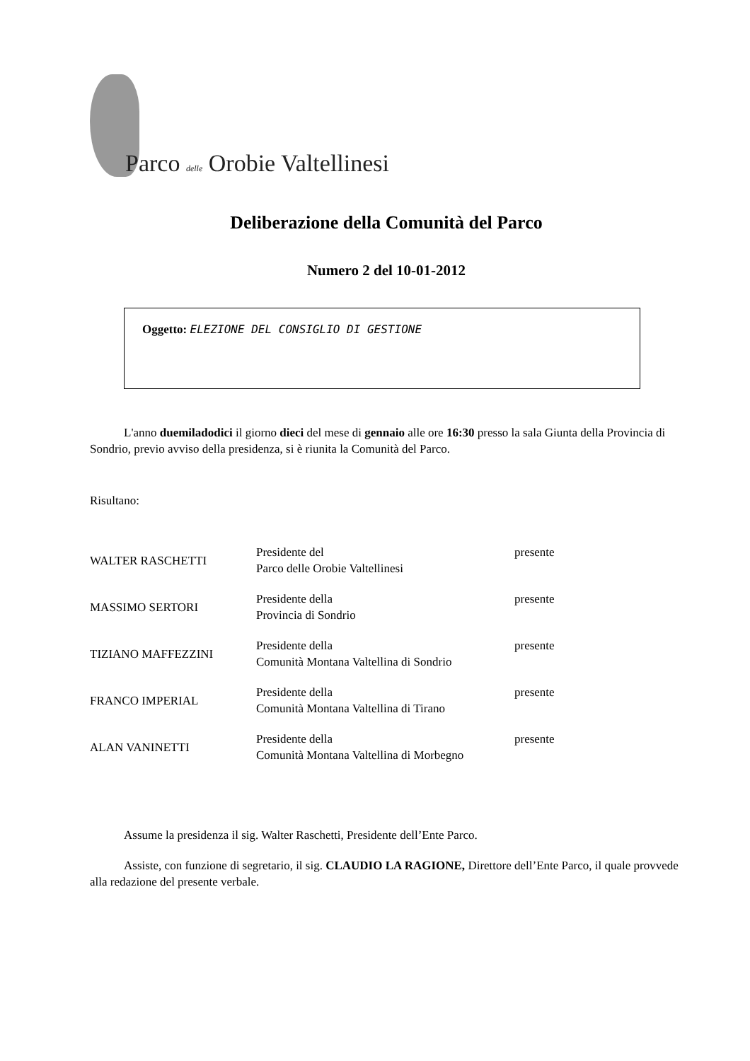Parco delle Orobie Valtellinesi
Deliberazione della Comunità del Parco
Numero 2 del 10-01-2012
Oggetto: ELEZIONE DEL CONSIGLIO DI GESTIONE
L'anno duemiladodici il giorno dieci del mese di gennaio alle ore 16:30 presso la sala Giunta della Provincia di Sondrio, previo avviso della presidenza, si è riunita la Comunità del Parco.
Risultano:
| WALTER RASCHETTI | Presidente del Parco delle Orobie Valtellinesi | presente |
| MASSIMO SERTORI | Presidente della Provincia di Sondrio | presente |
| TIZIANO MAFFEZZINI | Presidente della Comunità Montana Valtellina di Sondrio | presente |
| FRANCO IMPERIAL | Presidente della Comunità Montana Valtellina di Tirano | presente |
| ALAN VANINETTI | Presidente della Comunità Montana Valtellina di Morbegno | presente |
Assume la presidenza il sig. Walter Raschetti, Presidente dell’Ente Parco.
Assiste, con funzione di segretario, il sig. CLAUDIO LA RAGIONE, Direttore dell’Ente Parco, il quale provvede alla redazione del presente verbale.